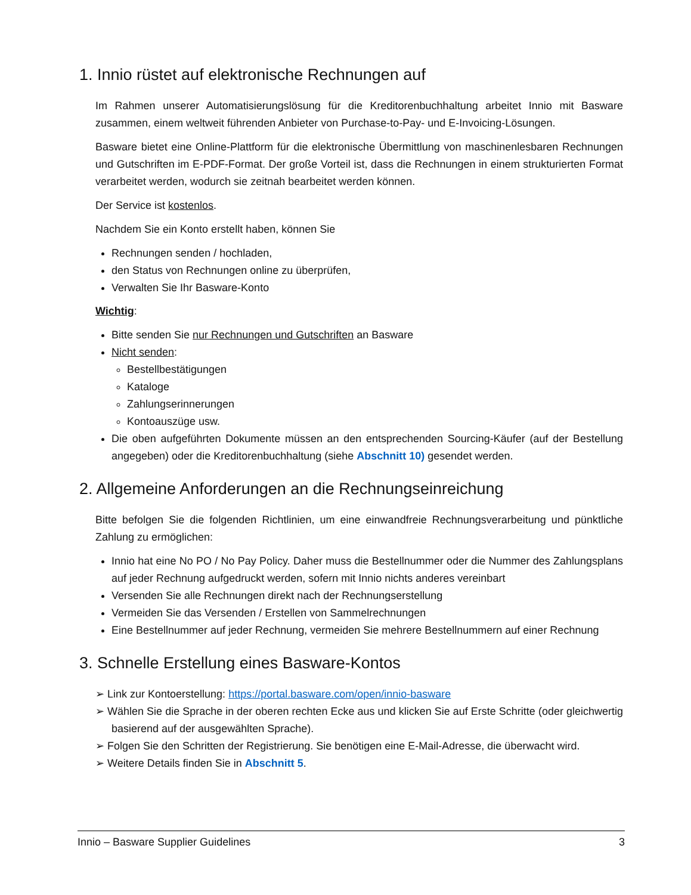1. Innio rüstet auf elektronische Rechnungen auf
Im Rahmen unserer Automatisierungslösung für die Kreditorenbuchhaltung arbeitet Innio mit Basware zusammen, einem weltweit führenden Anbieter von Purchase-to-Pay- und E-Invoicing-Lösungen.
Basware bietet eine Online-Plattform für die elektronische Übermittlung von maschinenlesbaren Rechnungen und Gutschriften im E-PDF-Format. Der große Vorteil ist, dass die Rechnungen in einem strukturierten Format verarbeitet werden, wodurch sie zeitnah bearbeitet werden können.
Der Service ist kostenlos.
Nachdem Sie ein Konto erstellt haben, können Sie
Rechnungen senden / hochladen,
den Status von Rechnungen online zu überprüfen,
Verwalten Sie Ihr Basware-Konto
Wichtig:
Bitte senden Sie nur Rechnungen und Gutschriften an Basware
Nicht senden:
Bestellbestätigungen
Kataloge
Zahlungserinnerungen
Kontoauszüge usw.
Die oben aufgeführten Dokumente müssen an den entsprechenden Sourcing-Käufer (auf der Bestellung angegeben) oder die Kreditorenbuchhaltung (siehe Abschnitt 10) gesendet werden.
2. Allgemeine Anforderungen an die Rechnungseinreichung
Bitte befolgen Sie die folgenden Richtlinien, um eine einwandfreie Rechnungsverarbeitung und pünktliche Zahlung zu ermöglichen:
Innio hat eine No PO / No Pay Policy. Daher muss die Bestellnummer oder die Nummer des Zahlungsplans auf jeder Rechnung aufgedruckt werden, sofern mit Innio nichts anderes vereinbart
Versenden Sie alle Rechnungen direkt nach der Rechnungserstellung
Vermeiden Sie das Versenden / Erstellen von Sammelrechnungen
Eine Bestellnummer auf jeder Rechnung, vermeiden Sie mehrere Bestellnummern auf einer Rechnung
3. Schnelle Erstellung eines Basware-Kontos
➢ Link zur Kontoerstellung: https://portal.basware.com/open/innio-basware
➢ Wählen Sie die Sprache in der oberen rechten Ecke aus und klicken Sie auf Erste Schritte (oder gleichwertig basierend auf der ausgewählten Sprache).
➢ Folgen Sie den Schritten der Registrierung. Sie benötigen eine E-Mail-Adresse, die überwacht wird.
➢ Weitere Details finden Sie in Abschnitt 5.
Innio – Basware Supplier Guidelines 3